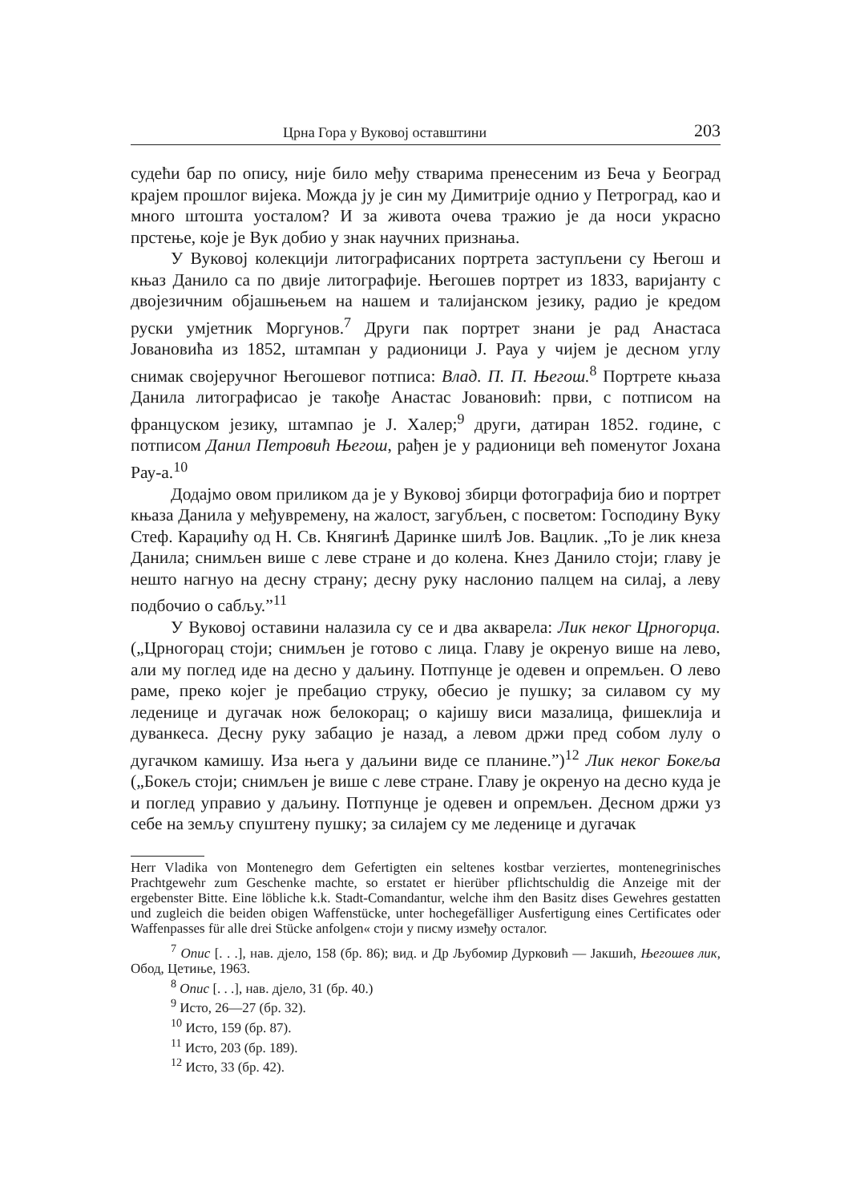Црна Гора у Вуковој оставштини 203
судећи бар по опису, није било међу стварима пренесеним из Беча у Београд крајем прошлог вијека. Можда ју је син му Димитрије однио у Петроград, као и много штошта уосталом? И за живота очева тражио је да носи украсно прстење, које је Вук добио у знак научних признања.
У Вуковој колекцији литографисаних портрета заступљени су Његош и књаз Данило са по двије литографије. Његошев портрет из 1833, варијанту с двојезичним објашњењем на нашем и талијанском језику, радио је кредом руски умјетник Моргунов.<sup>7</sup> Други пак портрет знани је рад Анастаса Јовановића из 1852, штампан у радионици Ј. Рауа у чијем је десном углу снимак својеручног Његошевог потписа: Влад. П. П. Његош.<sup>8</sup> Портрете књаза Данила литографисао је такође Анастас Јовановић: први, с потписом на француском језику, штампао је Ј. Халер;<sup>9</sup> други, датиран 1852. године, с потписом Данил Петровић Његош, рађен је у радионици већ поменутог Јохана Рау-а.<sup>10</sup>
Додајмо овом приликом да је у Вуковој збирци фотографија био и портрет књаза Данила у међувремену, на жалост, загубљен, с посветом: Господину Вуку Стеф. Караџићу од Н. Св. Княгинѣ Даринке шилѣ Јов. Вацлик. „То је лик кнеза Данила; снимљен више с леве стране и до колена. Кнез Данило стоји; главу је нешто нагнуо на десну страну; десну руку наслонио палцем на силај, а леву подбочио о сабљу.”<sup>11</sup>
У Вуковој оставини налазила су се и два акварела: Лик некоᴦ Црноᴦорца. („Црногорац стоји; снимљен је готово с лица. Главу је окренуо више на лево, али му поглед иде на десно у даљину. Потпунце је одевен и опремљен. О лево раме, преко којег је пребацио струку, обесио је пушку; за силавом су му леденице и дугачак нож белокорац; о кајишу виси мазалица, фишеклија и дуванкеса. Десну руку забацио је назад, а левом држи пред собом лулу о дугачком камишу. Иза њега у даљини виде се планине.”)<sup>12</sup> Лик некоᴦ Бокеља („Бокељ стоји; снимљен је више с леве стране. Главу је окренуо на десно куда је и поглед управио у даљину. Потпунце је одевен и опремљен. Десном држи уз себе на земљу спуштену пушку; за силајем су ме леденице и дугачак
Herr Vladika von Montenegro dem Gefertigten ein seltenes kostbar verziertes, montenegrinisches Prachtgewehr zum Geschenke machte, so erstatet er hierüber pflichtschuldig die Anzeige mit der ergebenster Bitte. Eine löbliche k.k. Stadt-Comandantur, welche ihm den Basitz dises Gewehres gestatten und zugleich die beiden obigen Waffenstücke, unter hochegefälliger Ausfertigung eines Certificates oder Waffenpasses für alle drei Stücke anfolgen« стоји у писму између осталог.
<sup>7</sup> Опис [. . .], нав. дјело, 158 (бр. 86); вид. и Др Љубомир Дурковић — Јакшић, Његошев лик, Обод, Цетиње, 1963.
<sup>8</sup> Опис [. . .], нав. дјело, 31 (бр. 40.)
<sup>9</sup> Исто, 26—27 (бр. 32).
<sup>10</sup> Исто, 159 (бр. 87).
<sup>11</sup> Исто, 203 (бр. 189).
<sup>12</sup> Исто, 33 (бр. 42).